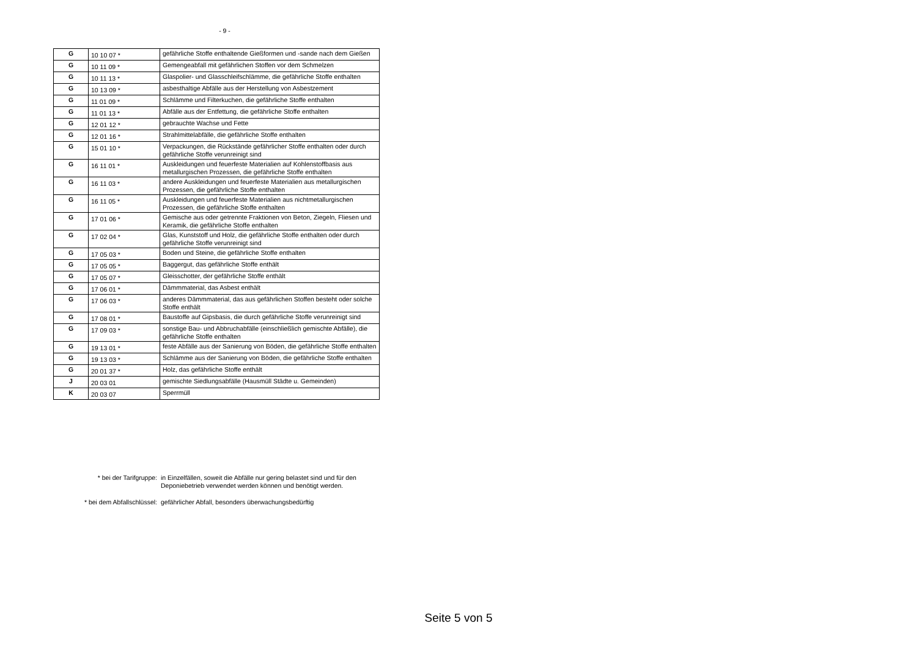- 9 -
| G | 10 10 07 * | gefährliche Stoffe enthaltende Gießformen und -sande nach dem Gießen |
| G | 10 11 09 * | Gemengeabfall mit gefährlichen Stoffen vor dem Schmelzen |
| G | 10 11 13 * | Glaspolier- und Glasschleifschlämme, die gefährliche Stoffe enthalten |
| G | 10 13 09 * | asbesthaltige Abfälle aus der Herstellung von Asbestzement |
| G | 11 01 09 * | Schlämme und Filterkuchen, die gefährliche Stoffe enthalten |
| G | 11 01 13 * | Abfälle aus der Entfettung, die gefährliche Stoffe enthalten |
| G | 12 01 12 * | gebrauchte Wachse und Fette |
| G | 12 01 16 * | Strahlmittelabfälle, die gefährliche Stoffe enthalten |
| G | 15 01 10 * | Verpackungen, die Rückstände gefährlicher Stoffe enthalten oder durch gefährliche Stoffe verunreinigt sind |
| G | 16 11 01 * | Auskleidungen und feuerfeste Materialien auf Kohlenstoffbasis aus metallurgischen Prozessen, die gefährliche Stoffe enthalten |
| G | 16 11 03 * | andere Auskleidungen und feuerfeste Materialien aus metallurgischen Prozessen, die gefährliche Stoffe enthalten |
| G | 16 11 05 * | Auskleidungen und feuerfeste Materialien aus nichtmetallurgischen Prozessen, die gefährliche Stoffe enthalten |
| G | 17 01 06 * | Gemische aus oder getrennte Fraktionen von Beton, Ziegeln, Fliesen und Keramik, die gefährliche Stoffe enthalten |
| G | 17 02 04 * | Glas, Kunststoff und Holz, die gefährliche Stoffe enthalten oder durch gefährliche Stoffe verunreinigt sind |
| G | 17 05 03 * | Boden und Steine, die gefährliche Stoffe enthalten |
| G | 17 05 05 * | Baggergut, das gefährliche Stoffe enthält |
| G | 17 05 07 * | Gleisschotter, der gefährliche Stoffe enthält |
| G | 17 06 01 * | Dämmmaterial, das Asbest enthält |
| G | 17 06 03 * | anderes Dämmmaterial, das aus gefährlichen Stoffen besteht oder solche Stoffe enthält |
| G | 17 08 01 * | Baustoffe auf Gipsbasis, die durch gefährliche Stoffe verunreinigt sind |
| G | 17 09 03 * | sonstige Bau- und Abbruchabfälle (einschließlich gemischte Abfälle), die gefährliche Stoffe enthalten |
| G | 19 13 01 * | feste Abfälle aus der Sanierung von Böden, die gefährliche Stoffe enthalten |
| G | 19 13 03 * | Schlämme aus der Sanierung von Böden, die gefährliche Stoffe enthalten |
| G | 20 01 37 * | Holz, das gefährliche Stoffe enthält |
| J | 20 03 01 | gemischte Siedlungsabfälle (Hausmüll Städte u. Gemeinden) |
| K | 20 03 07 | Sperrmüll |
* bei der Tarifgruppe: in Einzelfällen, soweit die Abfälle nur gering belastet sind und für den Deponiebetrieb verwendet werden können und benötigt werden.
* bei dem Abfallschlüssel: gefährlicher Abfall, besonders überwachungsbedürftig
Seite 5 von 5